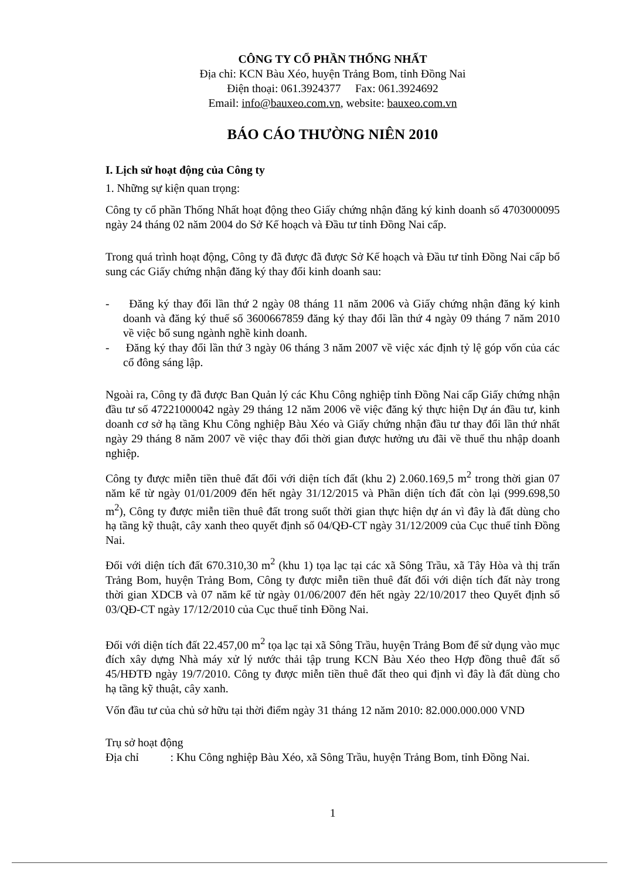CÔNG TY CỔ PHẦN THỐNG NHẤT
Địa chỉ: KCN Bàu Xéo, huyện Trảng Bom, tỉnh Đồng Nai
Điện thoại: 061.3924377 Fax: 061.3924692
Email: info@bauxeo.com.vn, website: bauxeo.com.vn
BÁO CÁO THƯỜNG NIÊN 2010
I. Lịch sử hoạt động của Công ty
1. Những sự kiện quan trọng:
Công ty cổ phần Thống Nhất hoạt động theo Giấy chứng nhận đăng ký kinh doanh số 4703000095 ngày 24 tháng 02 năm 2004 do Sở Kế hoạch và Đầu tư tỉnh Đồng Nai cấp.
Trong quá trình hoạt động, Công ty đã được đã được Sở Kế hoạch và Đầu tư tỉnh Đồng Nai cấp bổ sung các Giấy chứng nhận đăng ký thay đổi kinh doanh sau:
- Đăng ký thay đổi lần thứ 2 ngày 08 tháng 11 năm 2006 và Giấy chứng nhận đăng ký kinh doanh và đăng ký thuế số 3600667859 đăng ký thay đổi lần thứ 4 ngày 09 tháng 7 năm 2010 về việc bổ sung ngành nghề kinh doanh.
- Đăng ký thay đổi lần thứ 3 ngày 06 tháng 3 năm 2007 về việc xác định tỷ lệ góp vốn của các cổ đông sáng lập.
Ngoài ra, Công ty đã được Ban Quản lý các Khu Công nghiệp tỉnh Đồng Nai cấp Giấy chứng nhận đầu tư số 47221000042 ngày 29 tháng 12 năm 2006 về việc đăng ký thực hiện Dự án đầu tư, kinh doanh cơ sở hạ tầng Khu Công nghiệp Bàu Xéo và Giấy chứng nhận đầu tư thay đổi lần thứ nhất ngày 29 tháng 8 năm 2007 về việc thay đổi thời gian được hưởng ưu đãi về thuế thu nhập doanh nghiệp.
Công ty được miễn tiền thuê đất đối với diện tích đất (khu 2) 2.060.169,5 m<sup>2</sup> trong thời gian 07 năm kể từ ngày 01/01/2009 đến hết ngày 31/12/2015 và Phần diện tích đất còn lại (999.698,50 m<sup>2</sup>), Công ty được miễn tiền thuê đất trong suốt thời gian thực hiện dự án vì đây là đất dùng cho hạ tầng kỹ thuật, cây xanh theo quyết định số 04/QĐ-CT ngày 31/12/2009 của Cục thuế tỉnh Đồng Nai.
Đối với diện tích đất 670.310,30 m<sup>2</sup> (khu 1) tọa lạc tại các xã Sông Trầu, xã Tây Hòa và thị trấn Trảng Bom, huyện Trảng Bom, Công ty được miễn tiền thuê đất đối với diện tích đất này trong thời gian XDCB và 07 năm kể từ ngày 01/06/2007 đến hết ngày 22/10/2017 theo Quyết định số 03/QĐ-CT ngày 17/12/2010 của Cục thuế tỉnh Đồng Nai.
Đối với diện tích đất 22.457,00 m<sup>2</sup> tọa lạc tại xã Sông Trầu, huyện Trảng Bom để sử dụng vào mục đích xây dựng Nhà máy xử lý nước thải tập trung KCN Bàu Xéo theo Hợp đồng thuê đất số 45/HĐTĐ ngày 19/7/2010. Công ty được miễn tiền thuê đất theo qui định vì đây là đất dùng cho hạ tầng kỹ thuật, cây xanh.
Vốn đầu tư của chủ sở hữu tại thời điểm ngày 31 tháng 12 năm 2010: 82.000.000.000 VND
Trụ sở hoạt động
Địa chỉ : Khu Công nghiệp Bàu Xéo, xã Sông Trầu, huyện Trảng Bom, tỉnh Đồng Nai.
1